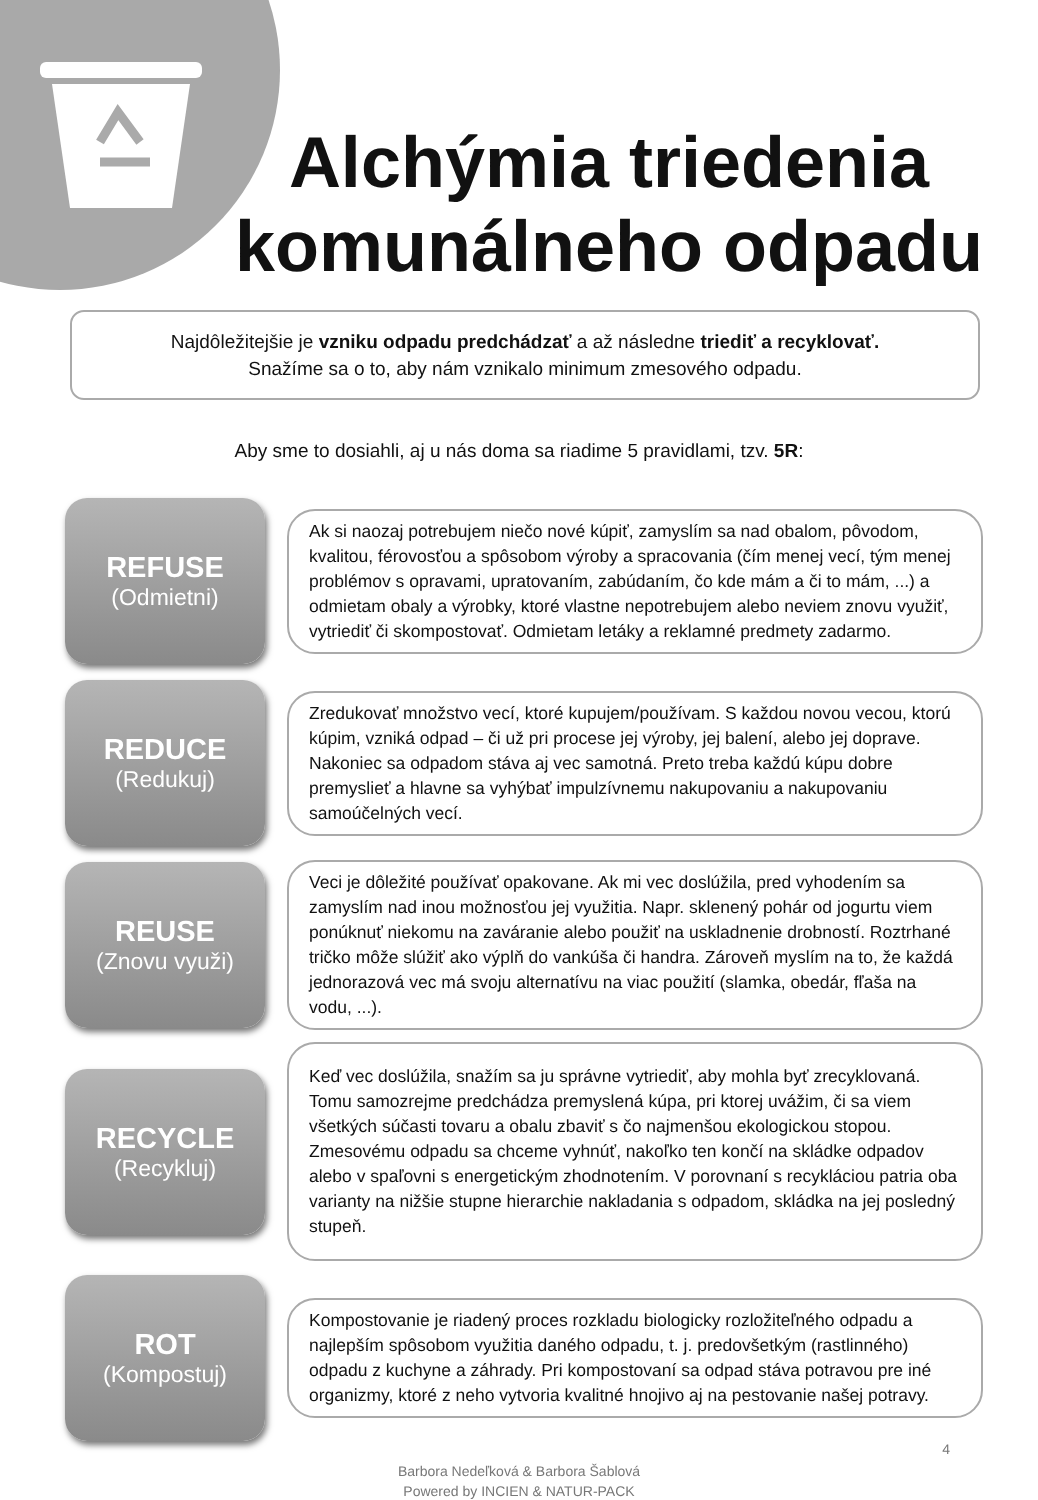Alchýmia triedenia komunálneho odpadu
Najdôležitejšie je vzniku odpadu predchádzať a až následne triediť a recyklovať.
Snažíme sa o to, aby nám vznikalo minimum zmesového odpadu.
Aby sme to dosiahli, aj u nás doma sa riadime 5 pravidlami, tzv. 5R:
REFUSE
(Odmietni)
Ak si naozaj potrebujem niečo nové kúpiť, zamyslím sa nad obalom, pôvodom, kvalitou, férovosťou a spôsobom výroby a spracovania (čím menej vecí, tým menej problémov s opravami, upratovaním, zabúdaním, čo kde mám a či to mám, ...) a odmietam obaly a výrobky, ktoré vlastne nepotrebujem alebo neviem znovu využiť, vytriediť či skompostovať. Odmietam letáky a reklamné predmety zadarmo.
REDUCE
(Redukuj)
Zredukovať množstvo vecí, ktoré kupujem/používam. S každou novou vecou, ktorú kúpim, vzniká odpad – či už pri procese jej výroby, jej balení, alebo jej doprave. Nakoniec sa odpadom stáva aj vec samotná. Preto treba každú kúpu dobre premyslieť a hlavne sa vyhýbať impulzívnemu nakupovaniu a nakupovaniu samoúčelných vecí.
REUSE
(Znovu využi)
Veci je dôležité používať opakovane. Ak mi vec doslúžila, pred vyhodením sa zamyslím nad inou možnosťou jej využitia. Napr. sklenený pohár od jogurtu viem ponúknuť niekomu na zaváranie alebo použiť na uskladnenie drobností. Roztrhané tričko môže slúžiť ako výplň do vankúša či handra. Zároveň myslím na to, že každá jednorazová vec má svoju alternatívu na viac použití (slamka, obedár, fľaša na vodu, ...).
RECYCLE
(Recykluj)
Keď vec doslúžila, snažím sa ju správne vytriediť, aby mohla byť zrecyklovaná. Tomu samozrejme predchádza premyslená kúpa, pri ktorej uvážim, či sa viem všetkých súčasti tovaru a obalu zbaviť s čo najmenšou ekologickou stopou. Zmesovému odpadu sa chceme vyhnúť, nakoľko ten končí na skládke odpadov alebo v spaľovni s energetickým zhodnotením. V porovnaní s recykláciou patria oba varianty na nižšie stupne hierarchie nakladania s odpadom, skládka na jej posledný stupeň.
ROT
(Kompostuj)
Kompostovanie je riadený proces rozkladu biologicky rozložiteľného odpadu a najlepším spôsobom využitia daného odpadu, t. j. predovšetkým (rastlinného) odpadu z kuchyne a záhrady. Pri kompostovaní sa odpad stáva potravou pre iné organizmy, ktoré z neho vytvoria kvalitné hnojivo aj na pestovanie našej potravy.
Barbora Nedeľková & Barbora Šablová
Powered by INCIEN & NATUR-PACK
4